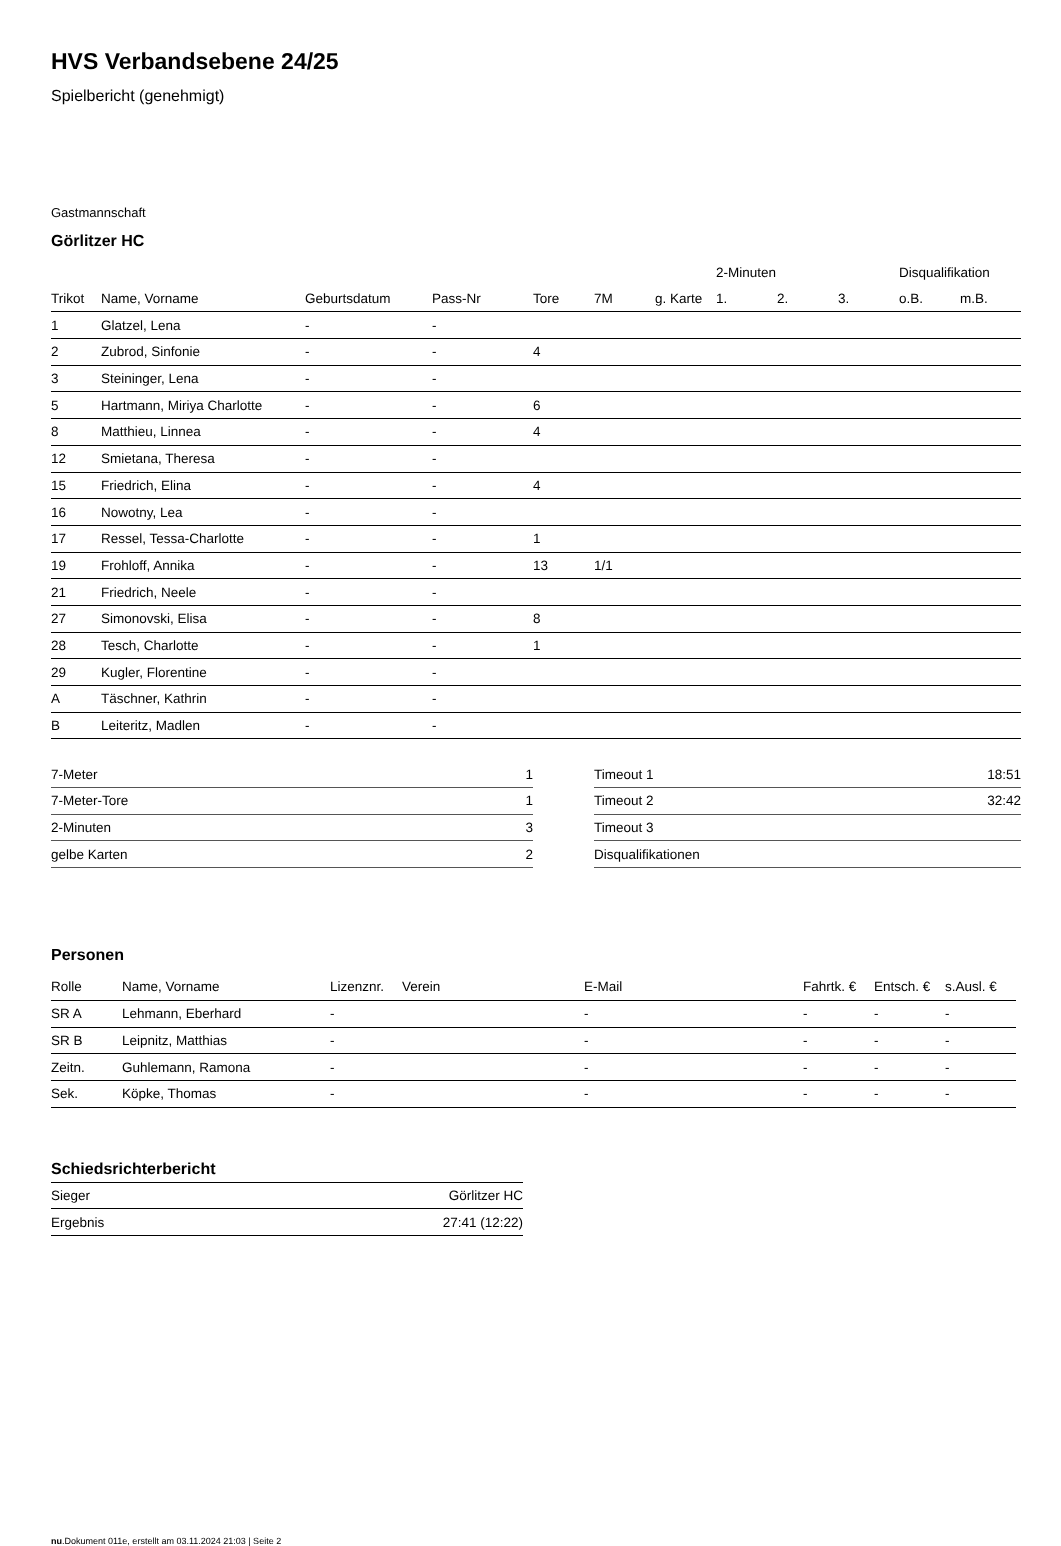HVS Verbandsebene 24/25
Spielbericht (genehmigt)
Gastmannschaft
Görlitzer HC
| | | | | | | | 2-Minuten | | | Disqualifikation | |
| --- | --- | --- | --- | --- | --- | --- | --- | --- | --- | --- | --- |
| Trikot | Name, Vorname | Geburtsdatum | Pass-Nr | Tore | 7M | g. Karte | 1. | 2. | 3. | o.B. | m.B. |
| 1 | Glatzel, Lena | - | - | | | | | | | | |
| 2 | Zubrod, Sinfonie | - | - | 4 | | | | | | | |
| 3 | Steininger, Lena | - | - | | | | | | | | |
| 5 | Hartmann, Miriya Charlotte | - | - | 6 | | | | | | | |
| 8 | Matthieu, Linnea | - | - | 4 | | | | | | | |
| 12 | Smietana, Theresa | - | - | | | | | | | | |
| 15 | Friedrich, Elina | - | - | 4 | | | | | | | |
| 16 | Nowotny, Lea | - | - | | | | | | | | |
| 17 | Ressel, Tessa-Charlotte | - | - | 1 | | | | | | | |
| 19 | Frohloff, Annika | - | - | 13 | 1/1 | | | | | | |
| 21 | Friedrich, Neele | - | - | | | | | | | | |
| 27 | Simonovski, Elisa | - | - | 8 | | | | | | | |
| 28 | Tesch, Charlotte | - | - | 1 | | | | | | | |
| 29 | Kugler, Florentine | - | - | | | | | | | | |
| A | Täschner, Kathrin | - | - | | | | | | | | |
| B | Leiteritz, Madlen | - | - | | | | | | | | |
| 7-Meter | 1 |
| 7-Meter-Tore | 1 |
| 2-Minuten | 3 |
| gelbe Karten | 2 |
| Timeout 1 | 18:51 |
| Timeout 2 | 32:42 |
| Timeout 3 | |
| Disqualifikationen | |
Personen
| Rolle | Name, Vorname | Lizenznr. | Verein | E-Mail | Fahrtk. € | Entsch. € | s.Ausl. € |
| --- | --- | --- | --- | --- | --- | --- | --- |
| SR A | Lehmann, Eberhard | - | | - | - | - | - |
| SR B | Leipnitz, Matthias | - | | - | - | - | - |
| Zeitn. | Guhlemann, Ramona | - | | - | - | - | - |
| Sek. | Köpke, Thomas | - | | - | - | - | - |
Schiedsrichterbericht
| Sieger | Görlitzer HC |
| Ergebnis | 27:41 (12:22) |
nu.Dokument 011e, erstellt am 03.11.2024 21:03 | Seite 2